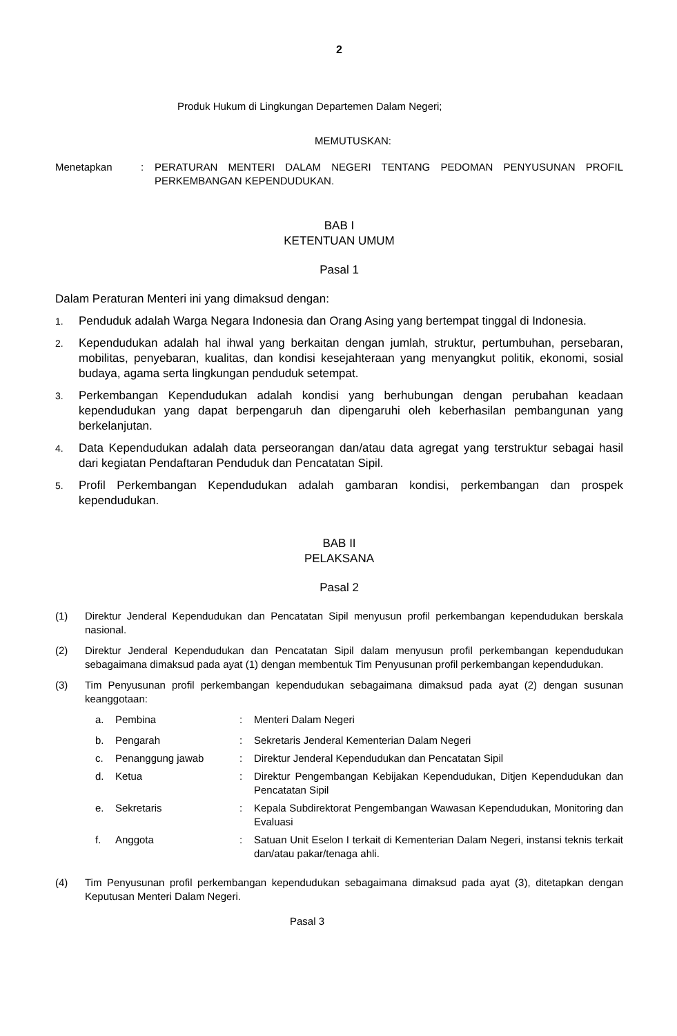2
Produk Hukum di Lingkungan Departemen Dalam Negeri;
MEMUTUSKAN:
Menetapkan : PERATURAN MENTERI DALAM NEGERI TENTANG PEDOMAN PENYUSUNAN PROFIL PERKEMBANGAN KEPENDUDUKAN.
BAB I
KETENTUAN UMUM
Pasal 1
Dalam Peraturan Menteri ini yang dimaksud dengan:
1.
Penduduk adalah Warga Negara Indonesia dan Orang Asing yang bertempat tinggal di Indonesia.
2.
Kependudukan adalah hal ihwal yang berkaitan dengan jumlah, struktur, pertumbuhan, persebaran, mobilitas, penyebaran, kualitas, dan kondisi kesejahteraan yang menyangkut politik, ekonomi, sosial budaya, agama serta lingkungan penduduk setempat.
3.
Perkembangan Kependudukan adalah kondisi yang berhubungan dengan perubahan keadaan kependudukan yang dapat berpengaruh dan dipengaruhi oleh keberhasilan pembangunan yang berkelanjutan.
4.
Data Kependudukan adalah data perseorangan dan/atau data agregat yang terstruktur sebagai hasil dari kegiatan Pendaftaran Penduduk dan Pencatatan Sipil.
5.
Profil Perkembangan Kependudukan adalah gambaran kondisi, perkembangan dan prospek kependudukan.
BAB II
PELAKSANA
Pasal 2
(1) Direktur Jenderal Kependudukan dan Pencatatan Sipil menyusun profil perkembangan kependudukan berskala nasional.
(2) Direktur Jenderal Kependudukan dan Pencatatan Sipil dalam menyusun profil perkembangan kependudukan sebagaimana dimaksud pada ayat (1) dengan membentuk Tim Penyusunan profil perkembangan kependudukan.
(3) Tim Penyusunan profil perkembangan kependudukan sebagaimana dimaksud pada ayat (2) dengan susunan keanggotaan:
a. Pembina : Menteri Dalam Negeri
b. Pengarah : Sekretaris Jenderal Kementerian Dalam Negeri
c. Penanggung jawab : Direktur Jenderal Kependudukan dan Pencatatan Sipil
d. Ketua : Direktur Pengembangan Kebijakan Kependudukan, Ditjen Kependudukan dan Pencatatan Sipil
e. Sekretaris : Kepala Subdirektorat Pengembangan Wawasan Kependudukan, Monitoring dan Evaluasi
f. Anggota : Satuan Unit Eselon I terkait di Kementerian Dalam Negeri, instansi teknis terkait dan/atau pakar/tenaga ahli.
(4) Tim Penyusunan profil perkembangan kependudukan sebagaimana dimaksud pada ayat (3), ditetapkan dengan Keputusan Menteri Dalam Negeri.
Pasal 3